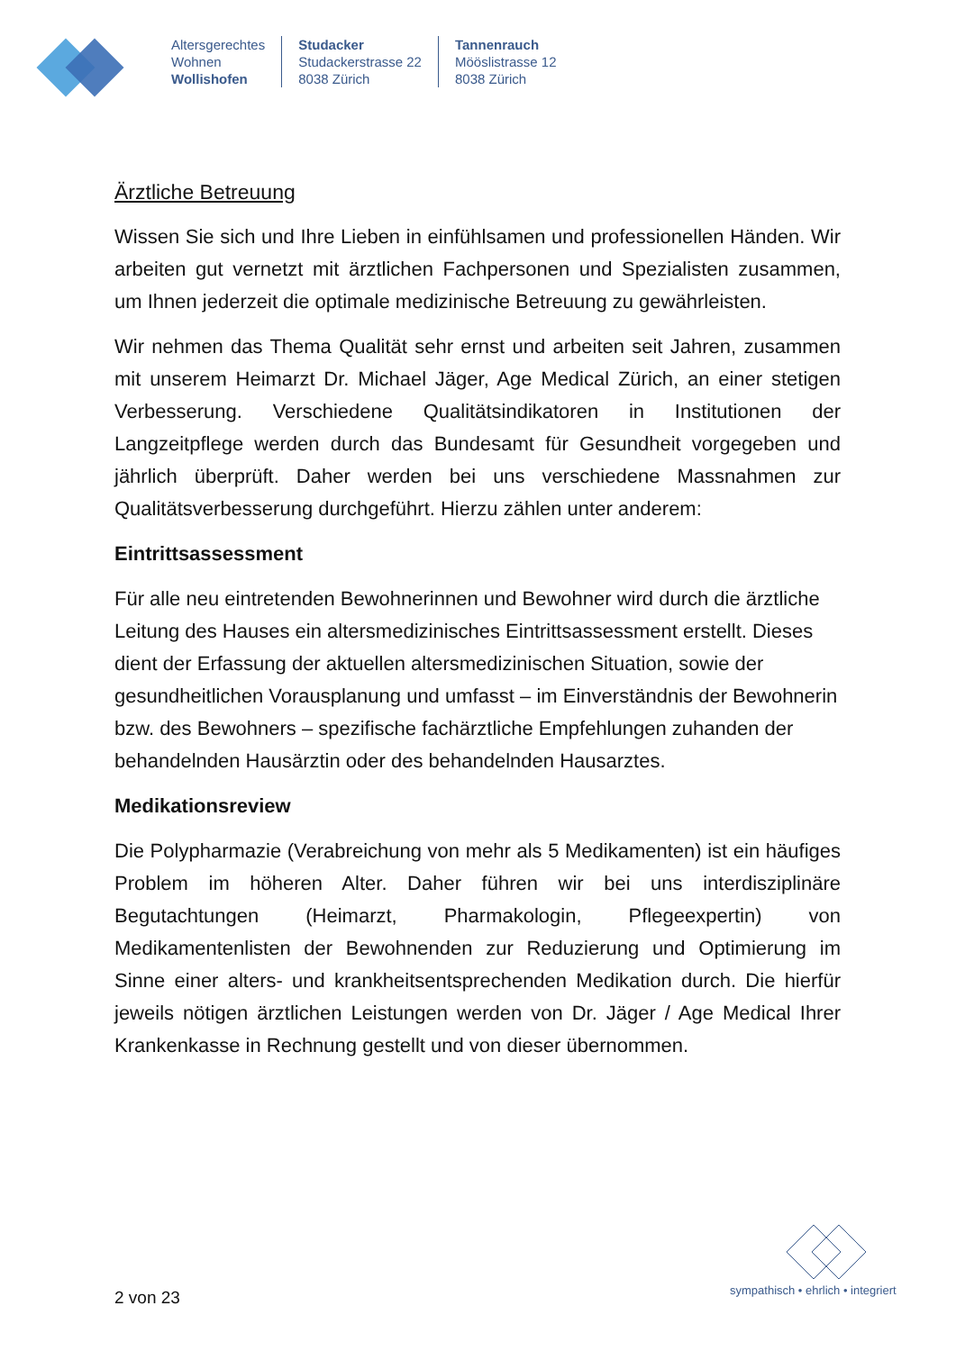Altersgerechtes
Wohnen
Wollishofen
Studacker
Studackerstrasse 22
8038 Zürich
Tannenrauch
Mööslistrasse 12
8038 Zürich
Ärztliche Betreuung
Wissen Sie sich und Ihre Lieben in einfühlsamen und professionellen Händen. Wir arbeiten gut vernetzt mit ärztlichen Fachpersonen und Spezialisten zusammen, um Ihnen jederzeit die optimale medizinische Betreuung zu gewährleisten.
Wir nehmen das Thema Qualität sehr ernst und arbeiten seit Jahren, zusammen mit unserem Heimarzt Dr. Michael Jäger, Age Medical Zürich, an einer stetigen Verbesserung. Verschiedene Qualitätsindikatoren in Institutionen der Langzeitpflege werden durch das Bundesamt für Gesundheit vorgegeben und jährlich überprüft. Daher werden bei uns verschiedene Massnahmen zur Qualitätsverbesserung durchgeführt. Hierzu zählen unter anderem:
Eintrittsassessment
Für alle neu eintretenden Bewohnerinnen und Bewohner wird durch die ärztliche Leitung des Hauses ein altersmedizinisches Eintrittsassessment erstellt. Dieses dient der Erfassung der aktuellen altersmedizinischen Situation, sowie der gesundheitlichen Vorausplanung und umfasst – im Einverständnis der Bewohnerin bzw. des Bewohners – spezifische fachärztliche Empfehlungen zuhanden der behandelnden Hausärztin oder des behandelnden Hausarztes.
Medikationsreview
Die Polypharmazie (Verabreichung von mehr als 5 Medikamenten) ist ein häufiges Problem im höheren Alter. Daher führen wir bei uns interdisziplinäre Begutachtungen (Heimarzt, Pharmakologin, Pflegeexpertin) von Medikamentenlisten der Bewohnenden zur Reduzierung und Optimierung im Sinne einer alters- und krankheitsentsprechenden Medikation durch. Die hierfür jeweils nötigen ärztlichen Leistungen werden von Dr. Jäger / Age Medical Ihrer Krankenkasse in Rechnung gestellt und von dieser übernommen.
2 von 23
sympathisch • ehrlich • integriert